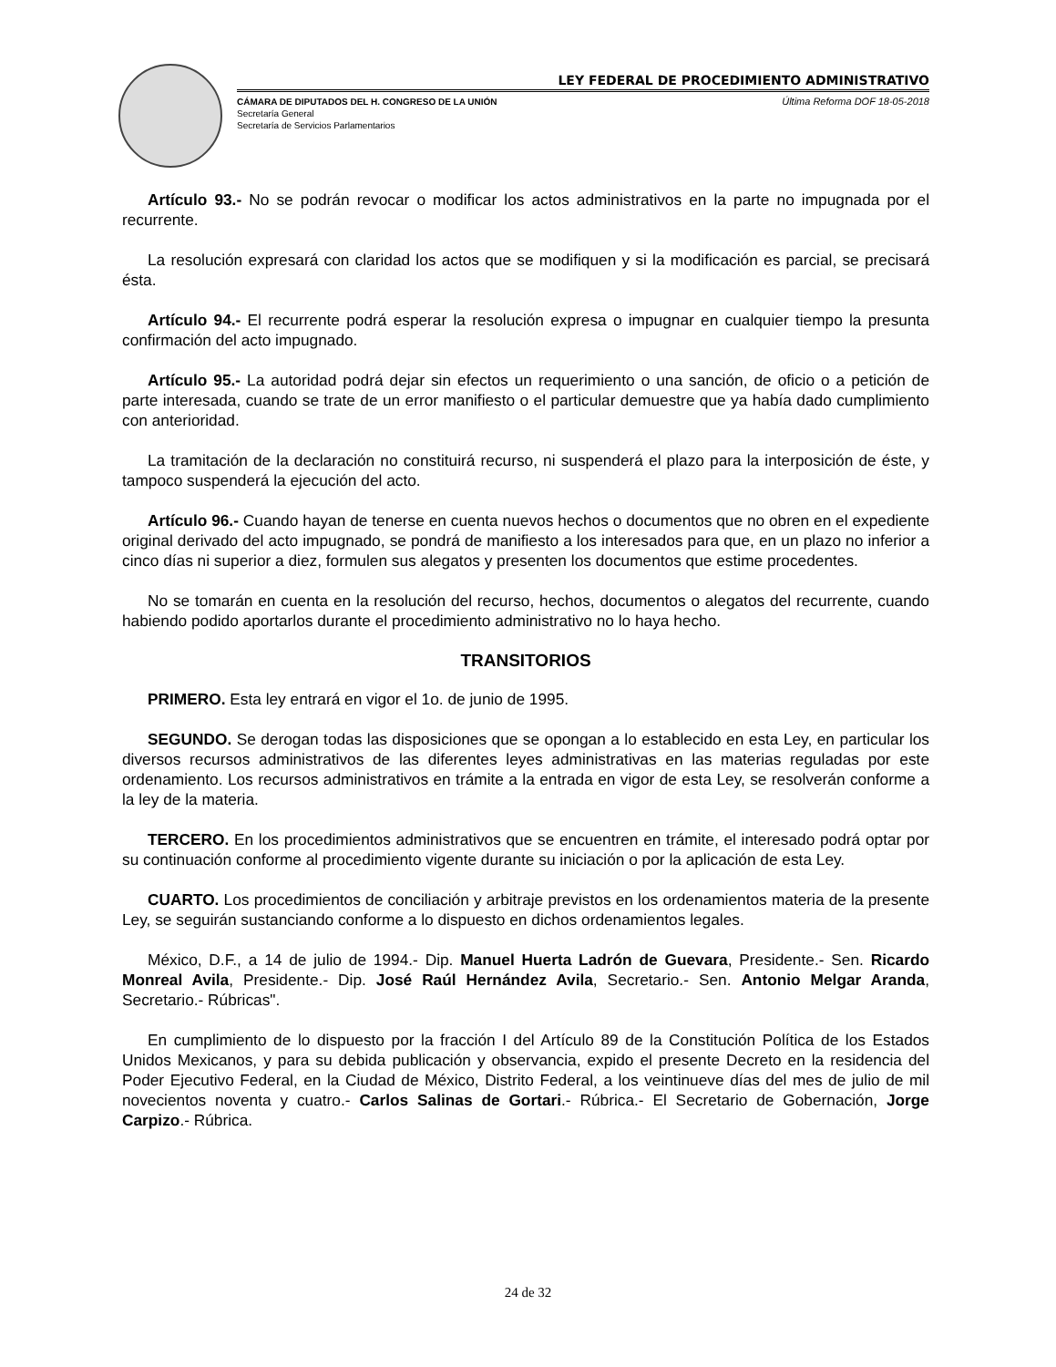LEY FEDERAL DE PROCEDIMIENTO ADMINISTRATIVO
Última Reforma DOF 18-05-2018 CÁMARA DE DIPUTADOS DEL H. CONGRESO DE LA UNIÓN
Secretaría General
Secretaría de Servicios Parlamentarios
Artículo 93.- No se podrán revocar o modificar los actos administrativos en la parte no impugnada por el recurrente.
La resolución expresará con claridad los actos que se modifiquen y si la modificación es parcial, se precisará ésta.
Artículo 94.- El recurrente podrá esperar la resolución expresa o impugnar en cualquier tiempo la presunta confirmación del acto impugnado.
Artículo 95.- La autoridad podrá dejar sin efectos un requerimiento o una sanción, de oficio o a petición de parte interesada, cuando se trate de un error manifiesto o el particular demuestre que ya había dado cumplimiento con anterioridad.
La tramitación de la declaración no constituirá recurso, ni suspenderá el plazo para la interposición de éste, y tampoco suspenderá la ejecución del acto.
Artículo 96.- Cuando hayan de tenerse en cuenta nuevos hechos o documentos que no obren en el expediente original derivado del acto impugnado, se pondrá de manifiesto a los interesados para que, en un plazo no inferior a cinco días ni superior a diez, formulen sus alegatos y presenten los documentos que estime procedentes.
No se tomarán en cuenta en la resolución del recurso, hechos, documentos o alegatos del recurrente, cuando habiendo podido aportarlos durante el procedimiento administrativo no lo haya hecho.
TRANSITORIOS
PRIMERO. Esta ley entrará en vigor el 1o. de junio de 1995.
SEGUNDO. Se derogan todas las disposiciones que se opongan a lo establecido en esta Ley, en particular los diversos recursos administrativos de las diferentes leyes administrativas en las materias reguladas por este ordenamiento. Los recursos administrativos en trámite a la entrada en vigor de esta Ley, se resolverán conforme a la ley de la materia.
TERCERO. En los procedimientos administrativos que se encuentren en trámite, el interesado podrá optar por su continuación conforme al procedimiento vigente durante su iniciación o por la aplicación de esta Ley.
CUARTO. Los procedimientos de conciliación y arbitraje previstos en los ordenamientos materia de la presente Ley, se seguirán sustanciando conforme a lo dispuesto en dichos ordenamientos legales.
México, D.F., a 14 de julio de 1994.- Dip. Manuel Huerta Ladrón de Guevara, Presidente.- Sen. Ricardo Monreal Avila, Presidente.- Dip. José Raúl Hernández Avila, Secretario.- Sen. Antonio Melgar Aranda, Secretario.- Rúbricas".
En cumplimiento de lo dispuesto por la fracción I del Artículo 89 de la Constitución Política de los Estados Unidos Mexicanos, y para su debida publicación y observancia, expido el presente Decreto en la residencia del Poder Ejecutivo Federal, en la Ciudad de México, Distrito Federal, a los veintinueve días del mes de julio de mil novecientos noventa y cuatro.- Carlos Salinas de Gortari.- Rúbrica.- El Secretario de Gobernación, Jorge Carpizo.- Rúbrica.
24 de 32